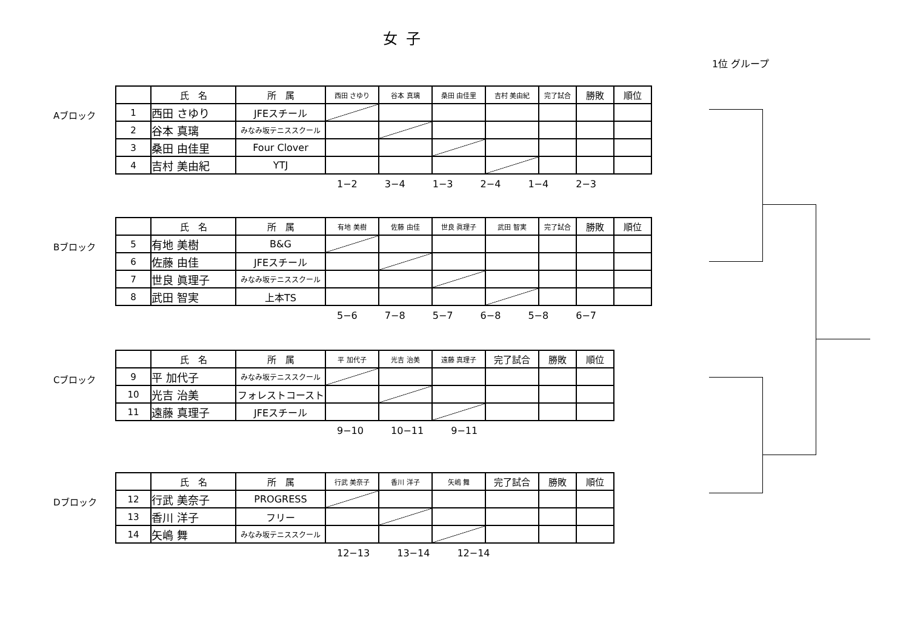女子
1位 グループ
Aブロック
| | 氏 名 | 所 属 | 西田 さゆり | 谷本 真璃 | 桑田 由佳里 | 吉村 美由紀 | 完了試合 | 勝敗 | 順位 |
| --- | --- | --- | --- | --- | --- | --- | --- | --- | --- |
| 1 | 西田 さゆり | JFEスチール | | | | | | | |
| 2 | 谷本 真璃 | みなみ坂テニススクール | | | | | | | |
| 3 | 桑田 由佳里 | Four Clover | | | | | | | |
| 4 | 吉村 美由紀 | YTJ | | | | | | | |
1−2 3−4 1−3 2−4 1−4 2−3
Bブロック
| | 氏 名 | 所 属 | 有地 美樹 | 佐藤 由佳 | 世良 眞理子 | 武田 智実 | 完了試合 | 勝敗 | 順位 |
| --- | --- | --- | --- | --- | --- | --- | --- | --- | --- |
| 5 | 有地 美樹 | B&G | | | | | | | |
| 6 | 佐藤 由佳 | JFEスチール | | | | | | | |
| 7 | 世良 眞理子 | みなみ坂テニススクール | | | | | | | |
| 8 | 武田 智実 | 上本TS | | | | | | | |
5−6 7−8 5−7 6−8 5−8 6−7
Cブロック
| | 氏 名 | 所 属 | 平 加代子 | 光吉 治美 | 遠藤 真理子 | 完了試合 | 勝敗 | 順位 |
| --- | --- | --- | --- | --- | --- | --- | --- | --- |
| 9 | 平 加代子 | みなみ坂テニススクール | | | | | | |
| 10 | 光吉 治美 | フォレストコースト | | | | | | |
| 11 | 遠藤 真理子 | JFEスチール | | | | | | |
9−10 10−11 9−11
Dブロック
| | 氏 名 | 所 属 | 行武 美奈子 | 香川 洋子 | 矢嶋 舞 | 完了試合 | 勝敗 | 順位 |
| --- | --- | --- | --- | --- | --- | --- | --- | --- |
| 12 | 行武 美奈子 | PROGRESS | | | | | | |
| 13 | 香川 洋子 | フリー | | | | | | |
| 14 | 矢嶋 舞 | みなみ坂テニススクール | | | | | | |
12−13 13−14 12−14